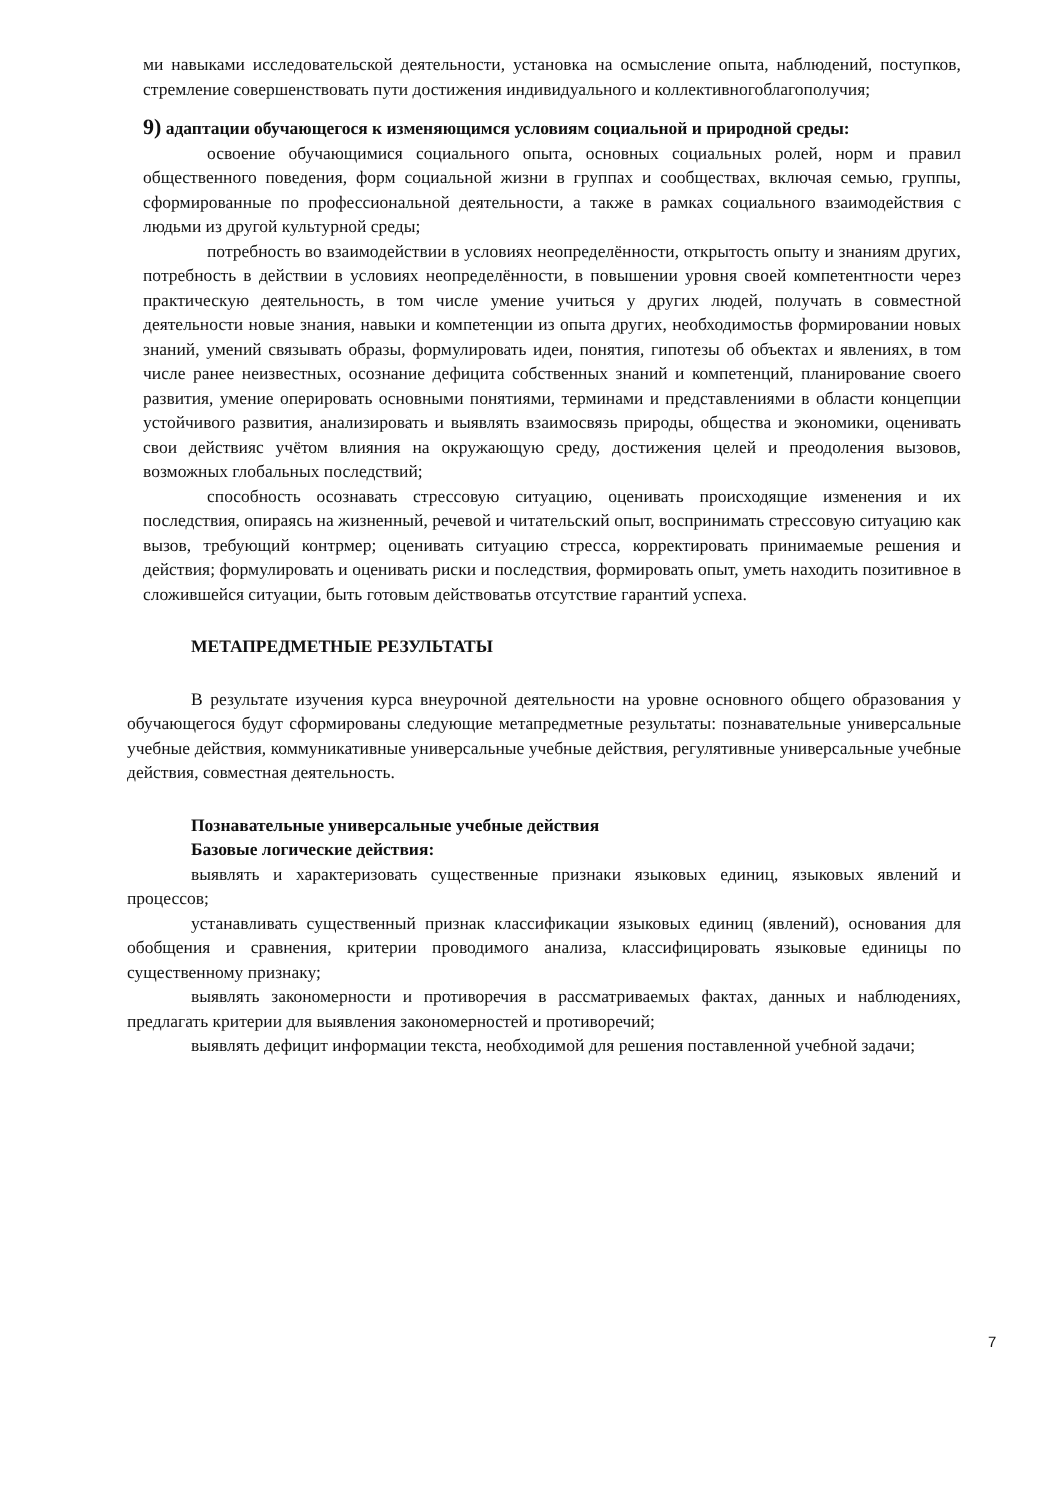ми навыками исследовательской деятельности, установка на осмысление опыта, наблюдений, поступков, стремление совершенствовать пути достижения индивидуального и коллективногоблагополучия;
9) адаптации обучающегося к изменяющимся условиям социальной и природной среды:
освоение обучающимися социального опыта, основных социальных ролей, норм и правил общественного поведения, форм социальной жизни в группах и сообществах, включая семью, группы, сформированные по профессиональной деятельности, а также в рамках социального взаимодействия с людьми из другой культурной среды;
потребность во взаимодействии в условиях неопределённости, открытость опыту и знаниям других, потребность в действии в условиях неопределённости, в повышении уровня своей компетентности через практическую деятельность, в том числе умение учиться у других людей, получать в совместной деятельности новые знания, навыки и компетенции из опыта других, необходимостьв формировании новых знаний, умений связывать образы, формулировать идеи, понятия, гипотезы об объектах и явлениях, в том числе ранее неизвестных, осознание дефицита собственных знаний и компетенций, планирование своего развития, умение оперировать основными понятиями, терминами и представлениями в области концепции устойчивого развития, анализировать и выявлять взаимосвязь природы, общества и экономики, оценивать свои действияс учётом влияния на окружающую среду, достижения целей и преодоления вызовов, возможных глобальных последствий;
способность осознавать стрессовую ситуацию, оценивать происходящие изменения и их последствия, опираясь на жизненный, речевой и читательский опыт, воспринимать стрессовую ситуацию как вызов, требующий контрмер; оценивать ситуацию стресса, корректировать принимаемые решения и действия; формулировать и оценивать риски и последствия, формировать опыт, уметь находить позитивное в сложившейся ситуации, быть готовым действоватьв отсутствие гарантий успеха.
МЕТАПРЕДМЕТНЫЕ РЕЗУЛЬТАТЫ
В результате изучения курса внеурочной деятельности на уровне основного общего образования у обучающегося будут сформированы следующие метапредметные результаты: познавательные универсальные учебные действия, коммуникативные универсальные учебные действия, регулятивные универсальные учебные действия, совместная деятельность.
Познавательные универсальные учебные действия
Базовые логические действия:
выявлять и характеризовать существенные признаки языковых единиц, языковых явлений и процессов;
устанавливать существенный признак классификации языковых единиц (явлений), основания для обобщения и сравнения, критерии проводимого анализа, классифицировать языковые единицы по существенному признаку;
выявлять закономерности и противоречия в рассматриваемых фактах, данных и наблюдениях, предлагать критерии для выявления закономерностей и противоречий;
выявлять дефицит информации текста, необходимой для решения поставленной учебной задачи;
7